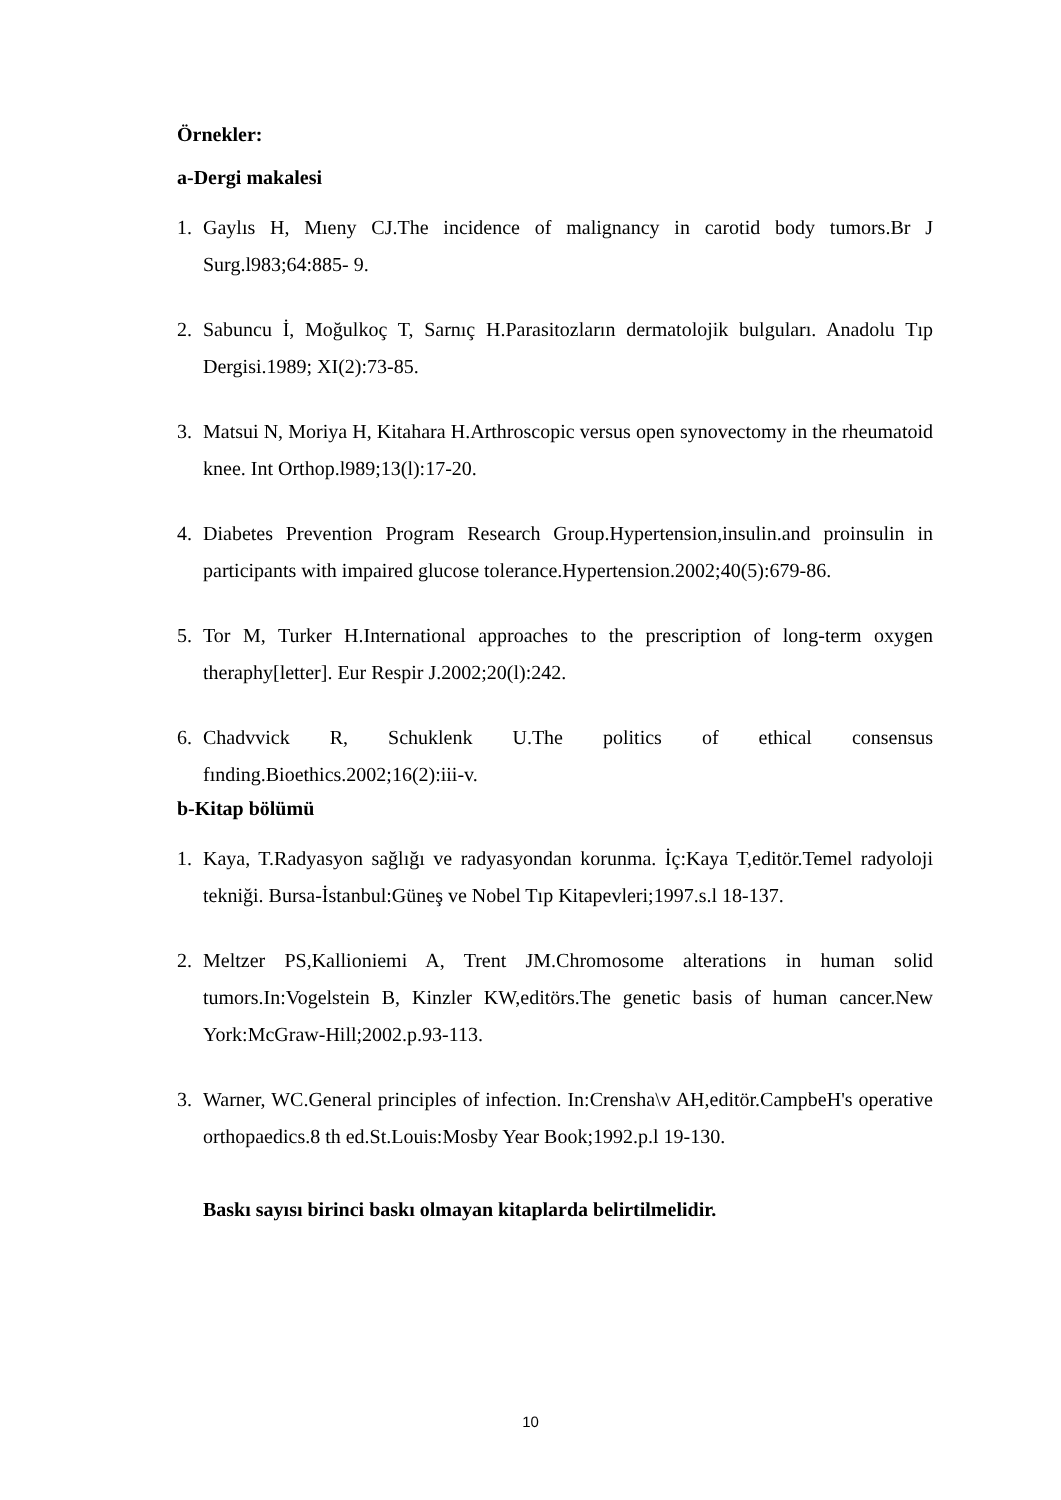Örnekler:
a-Dergi makalesi
1. Gaylıs H, Mıeny CJ.The incidence of malignancy in carotid body tumors.Br J Surg.l983;64:885- 9.
2. Sabuncu İ, Moğulkoç T, Sarnıç H.Parasitozların dermatolojik bulguları. Anadolu Tıp Dergisi.1989; XI(2):73-85.
3. Matsui N, Moriya H, Kitahara H.Arthroscopic versus open synovectomy in the rheumatoid knee. Int Orthop.l989;13(l):17-20.
4. Diabetes Prevention Program Research Group.Hypertension,insulin.and proinsulin in participants with impaired glucose tolerance.Hypertension.2002;40(5):679-86.
5. Tor M, Turker H.International approaches to the prescription of long-term oxygen theraphy[letter]. Eur Respir J.2002;20(l):242.
6. Chadvvick R, Schuklenk U.The politics of ethical consensus fınding.Bioethics.2002;16(2):iii-v.
b-Kitap bölümü
1. Kaya, T.Radyasyon sağlığı ve radyasyondan korunma. İç:Kaya T,editör.Temel radyoloji tekniği. Bursa-İstanbul:Güneş ve Nobel Tıp Kitapevleri;1997.s.l 18-137.
2. Meltzer PS,Kallioniemi A, Trent JM.Chromosome alterations in human solid tumors.In:Vogelstein B, Kinzler KW,editörs.The genetic basis of human cancer.New York:McGraw-Hill;2002.p.93-113.
3. Warner, WC.General principles of infection. In:Crensha\v AH,editör.CampbeH's operative orthopaedics.8 th ed.St.Louis:Mosby Year Book;1992.p.l 19-130.
Baskı sayısı birinci baskı olmayan kitaplarda belirtilmelidir.
10